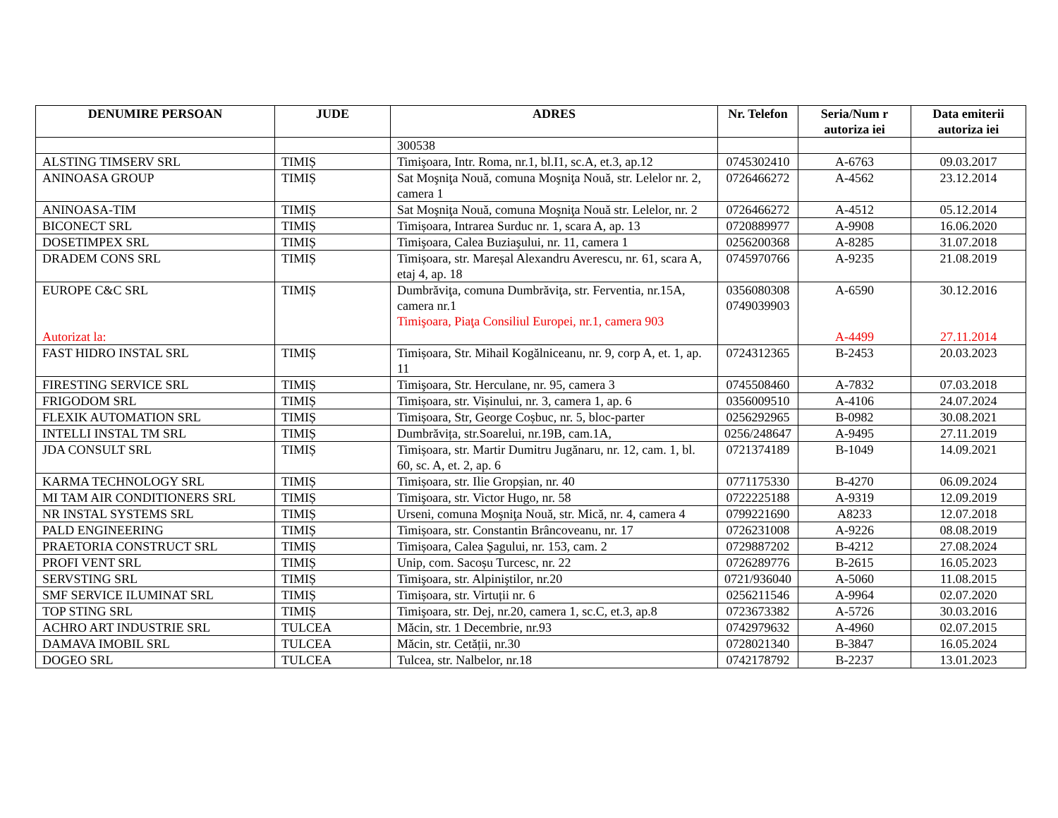| DENUMIRE PERSOAN | JUDE | ADRES | Nr. Telefon | Seria/Num r autoriza iei | Data emiterii autoriza iei |
| --- | --- | --- | --- | --- | --- |
| | | 300538 | | | |
| ALSTING TIMSERV SRL | TIMIȘ | Timişoara, Intr. Roma, nr.1, bl.I1, sc.A, et.3, ap.12 | 0745302410 | A-6763 | 09.03.2017 |
| ANINOASA GROUP | TIMIȘ | Sat Moşniţa Nouă, comuna Moşniţa Nouă, str. Lelelor nr. 2, camera 1 | 0726466272 | A-4562 | 23.12.2014 |
| ANINOASA-TIM | TIMIȘ | Sat Moşniţa Nouă, comuna Moşniţa Nouă str. Lelelor, nr. 2 | 0726466272 | A-4512 | 05.12.2014 |
| BICONECT SRL | TIMIȘ | Timișoara, Intrarea Surduc nr. 1, scara A, ap. 13 | 0720889977 | A-9908 | 16.06.2020 |
| DOSETIMPEX SRL | TIMIȘ | Timişoara, Calea Buziaşului, nr. 11, camera 1 | 0256200368 | A-8285 | 31.07.2018 |
| DRADEM CONS SRL | TIMIȘ | Timișoara, str. Mareșal Alexandru Averescu, nr. 61, scara A, etaj 4, ap. 18 | 0745970766 | A-9235 | 21.08.2019 |
| EUROPE C&C SRL Autorizat la: | TIMIȘ | Dumbrăviţa, comuna Dumbrăviţa, str. Ferventia, nr.15A, camera nr.1 Timişoara, Piaţa Consiliul Europei, nr.1, camera 903 | 0356080308 0749039903 | A-6590 A-4499 | 30.12.2016 27.11.2014 |
| FAST HIDRO INSTAL SRL | TIMIȘ | Timișoara, Str. Mihail Kogălniceanu, nr. 9, corp A, et. 1, ap. 11 | 0724312365 | B-2453 | 20.03.2023 |
| FIRESTING SERVICE SRL | TIMIȘ | Timişoara, Str. Herculane, nr. 95, camera 3 | 0745508460 | A-7832 | 07.03.2018 |
| FRIGODOM SRL | TIMIȘ | Timișoara, str. Vișinului, nr. 3, camera 1, ap. 6 | 0356009510 | A-4106 | 24.07.2024 |
| FLEXIK AUTOMATION SRL | TIMIȘ | Timișoara, Str, George Coșbuc, nr. 5, bloc-parter | 0256292965 | B-0982 | 30.08.2021 |
| INTELLI INSTAL TM SRL | TIMIȘ | Dumbrăvița, str.Soarelui, nr.19B, cam.1A, | 0256/248647 | A-9495 | 27.11.2019 |
| JDA CONSULT SRL | TIMIȘ | Timișoara, str. Martir Dumitru Jugănaru, nr. 12, cam. 1, bl. 60, sc. A, et. 2, ap. 6 | 0721374189 | B-1049 | 14.09.2021 |
| KARMA TECHNOLOGY SRL | TIMIȘ | Timișoara, str. Ilie Gropșian, nr. 40 | 0771175330 | B-4270 | 06.09.2024 |
| MI TAM AIR CONDITIONERS SRL | TIMIȘ | Timişoara, str. Victor Hugo, nr. 58 | 0722225188 | A-9319 | 12.09.2019 |
| NR INSTAL SYSTEMS SRL | TIMIȘ | Urseni, comuna Moşniţa Nouă, str. Mică, nr. 4, camera 4 | 0799221690 | A8233 | 12.07.2018 |
| PALD ENGINEERING | TIMIȘ | Timișoara, str. Constantin Brâncoveanu, nr. 17 | 0726231008 | A-9226 | 08.08.2019 |
| PRAETORIA CONSTRUCT SRL | TIMIȘ | Timișoara, Calea Șagului, nr. 153, cam. 2 | 0729887202 | B-4212 | 27.08.2024 |
| PROFI VENT SRL | TIMIȘ | Unip, com. Sacoșu Turcesc, nr. 22 | 0726289776 | B-2615 | 16.05.2023 |
| SERVSTING SRL | TIMIȘ | Timişoara, str. Alpiniştilor, nr.20 | 0721/936040 | A-5060 | 11.08.2015 |
| SMF SERVICE ILUMINAT SRL | TIMIȘ | Timișoara, str. Virtuții nr. 6 | 0256211546 | A-9964 | 02.07.2020 |
| TOP STING SRL | TIMIȘ | Timişoara, str. Dej, nr.20, camera 1, sc.C, et.3, ap.8 | 0723673382 | A-5726 | 30.03.2016 |
| ACHRO ART INDUSTRIE SRL | TULCEA | Măcin, str. 1 Decembrie, nr.93 | 0742979632 | A-4960 | 02.07.2015 |
| DAMAVA IMOBIL SRL | TULCEA | Măcin, str. Cetății, nr.30 | 0728021340 | B-3847 | 16.05.2024 |
| DOGEO SRL | TULCEA | Tulcea, str. Nalbelor, nr.18 | 0742178792 | B-2237 | 13.01.2023 |